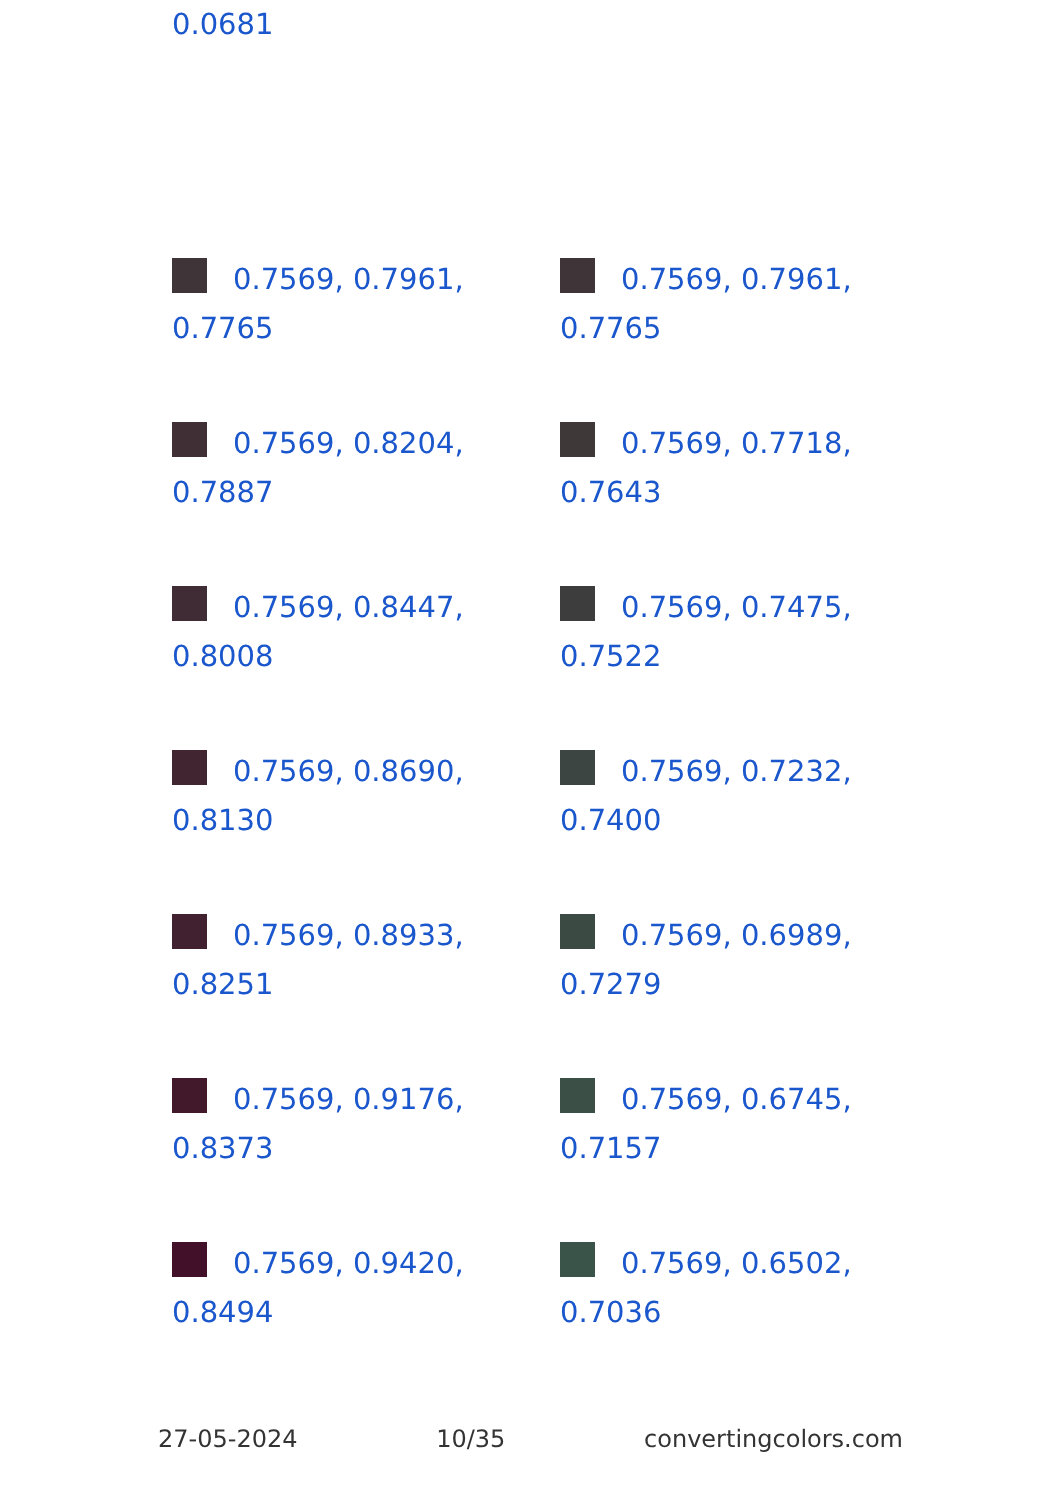0.0681
0.7569, 0.7961,
0.7765
0.7569, 0.7961,
0.7765
0.7569, 0.8204,
0.7887
0.7569, 0.7718,
0.7643
0.7569, 0.8447,
0.8008
0.7569, 0.7475,
0.7522
0.7569, 0.8690,
0.8130
0.7569, 0.7232,
0.7400
0.7569, 0.8933,
0.8251
0.7569, 0.6989,
0.7279
0.7569, 0.9176,
0.8373
0.7569, 0.6745,
0.7157
0.7569, 0.9420,
0.8494
0.7569, 0.6502,
0.7036
27-05-2024 10/35 convertingcolors.com